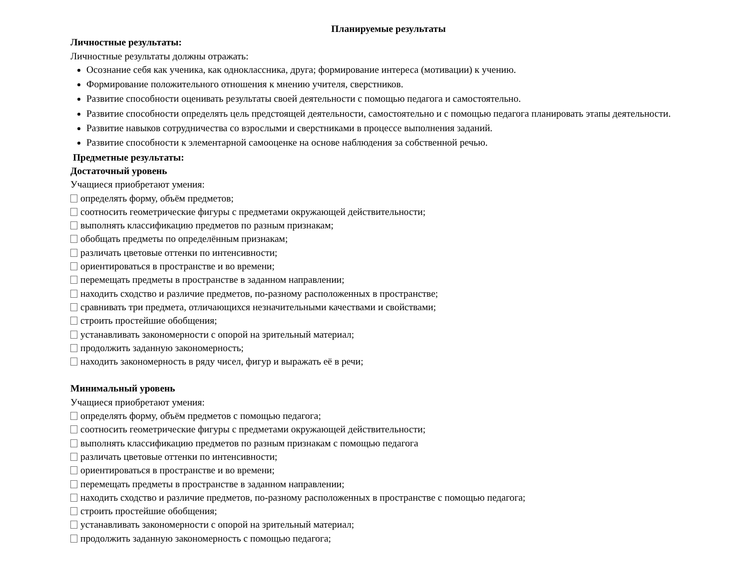Планируемые результаты
Личностные результаты:
Личностные результаты должны отражать:
Осознание себя как ученика, как одноклассника, друга; формирование интереса (мотивации) к учению.
Формирование положительного отношения к мнению учителя, сверстников.
Развитие способности оценивать результаты своей деятельности с помощью педагога и самостоятельно.
Развитие способности определять цель предстоящей деятельности, самостоятельно и с помощью педагога планировать этапы деятельности.
Развитие навыков сотрудничества со взрослыми и сверстниками в процессе выполнения заданий.
Развитие способности к элементарной самооценке на основе наблюдения за собственной речью.
Предметные результаты:
Достаточный уровень
Учащиеся приобретают умения:
определять форму, объём предметов;
соотносить геометрические фигуры с предметами окружающей действительности;
выполнять классификацию предметов по разным признакам;
обобщать предметы по определённым признакам;
различать цветовые оттенки по интенсивности;
ориентироваться в пространстве и во времени;
перемещать предметы в пространстве в заданном направлении;
находить сходство и различие предметов, по-разному расположенных в пространстве;
сравнивать три предмета, отличающихся незначительными качествами и свойствами;
строить простейшие обобщения;
устанавливать закономерности с опорой на зрительный материал;
продолжить заданную закономерность;
находить закономерность в ряду чисел, фигур и выражать её в речи;
Минимальный уровень
Учащиеся приобретают умения:
определять форму, объём предметов с помощью педагога;
соотносить геометрические фигуры с предметами окружающей действительности;
выполнять классификацию предметов по разным признакам с помощью педагога
различать цветовые оттенки по интенсивности;
ориентироваться в пространстве и во времени;
перемещать предметы в пространстве в заданном направлении;
находить сходство и различие предметов, по-разному расположенных в пространстве с помощью педагога;
строить простейшие обобщения;
устанавливать закономерности с опорой на зрительный материал;
продолжить заданную закономерность с помощью педагога;